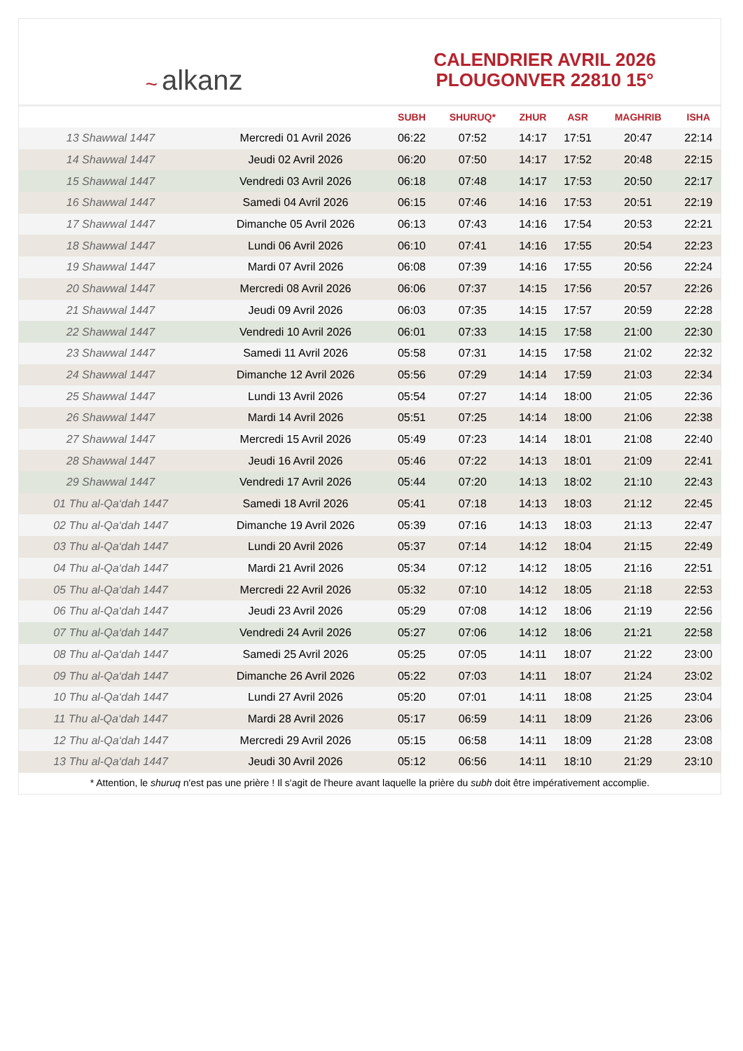~ alkanz
CALENDRIER AVRIL 2026
PLOUGONVER 22810 15°
| | | SUBH | SHURUQ* | ZHUR | ASR | MAGHRIB | ISHA |
| --- | --- | --- | --- | --- | --- | --- | --- |
| 13 Shawwal 1447 | Mercredi 01 Avril 2026 | 06:22 | 07:52 | 14:17 | 17:51 | 20:47 | 22:14 |
| 14 Shawwal 1447 | Jeudi 02 Avril 2026 | 06:20 | 07:50 | 14:17 | 17:52 | 20:48 | 22:15 |
| 15 Shawwal 1447 | Vendredi 03 Avril 2026 | 06:18 | 07:48 | 14:17 | 17:53 | 20:50 | 22:17 |
| 16 Shawwal 1447 | Samedi 04 Avril 2026 | 06:15 | 07:46 | 14:16 | 17:53 | 20:51 | 22:19 |
| 17 Shawwal 1447 | Dimanche 05 Avril 2026 | 06:13 | 07:43 | 14:16 | 17:54 | 20:53 | 22:21 |
| 18 Shawwal 1447 | Lundi 06 Avril 2026 | 06:10 | 07:41 | 14:16 | 17:55 | 20:54 | 22:23 |
| 19 Shawwal 1447 | Mardi 07 Avril 2026 | 06:08 | 07:39 | 14:16 | 17:55 | 20:56 | 22:24 |
| 20 Shawwal 1447 | Mercredi 08 Avril 2026 | 06:06 | 07:37 | 14:15 | 17:56 | 20:57 | 22:26 |
| 21 Shawwal 1447 | Jeudi 09 Avril 2026 | 06:03 | 07:35 | 14:15 | 17:57 | 20:59 | 22:28 |
| 22 Shawwal 1447 | Vendredi 10 Avril 2026 | 06:01 | 07:33 | 14:15 | 17:58 | 21:00 | 22:30 |
| 23 Shawwal 1447 | Samedi 11 Avril 2026 | 05:58 | 07:31 | 14:15 | 17:58 | 21:02 | 22:32 |
| 24 Shawwal 1447 | Dimanche 12 Avril 2026 | 05:56 | 07:29 | 14:14 | 17:59 | 21:03 | 22:34 |
| 25 Shawwal 1447 | Lundi 13 Avril 2026 | 05:54 | 07:27 | 14:14 | 18:00 | 21:05 | 22:36 |
| 26 Shawwal 1447 | Mardi 14 Avril 2026 | 05:51 | 07:25 | 14:14 | 18:00 | 21:06 | 22:38 |
| 27 Shawwal 1447 | Mercredi 15 Avril 2026 | 05:49 | 07:23 | 14:14 | 18:01 | 21:08 | 22:40 |
| 28 Shawwal 1447 | Jeudi 16 Avril 2026 | 05:46 | 07:22 | 14:13 | 18:01 | 21:09 | 22:41 |
| 29 Shawwal 1447 | Vendredi 17 Avril 2026 | 05:44 | 07:20 | 14:13 | 18:02 | 21:10 | 22:43 |
| 01 Thu al-Qa‘dah 1447 | Samedi 18 Avril 2026 | 05:41 | 07:18 | 14:13 | 18:03 | 21:12 | 22:45 |
| 02 Thu al-Qa‘dah 1447 | Dimanche 19 Avril 2026 | 05:39 | 07:16 | 14:13 | 18:03 | 21:13 | 22:47 |
| 03 Thu al-Qa‘dah 1447 | Lundi 20 Avril 2026 | 05:37 | 07:14 | 14:12 | 18:04 | 21:15 | 22:49 |
| 04 Thu al-Qa‘dah 1447 | Mardi 21 Avril 2026 | 05:34 | 07:12 | 14:12 | 18:05 | 21:16 | 22:51 |
| 05 Thu al-Qa‘dah 1447 | Mercredi 22 Avril 2026 | 05:32 | 07:10 | 14:12 | 18:05 | 21:18 | 22:53 |
| 06 Thu al-Qa‘dah 1447 | Jeudi 23 Avril 2026 | 05:29 | 07:08 | 14:12 | 18:06 | 21:19 | 22:56 |
| 07 Thu al-Qa‘dah 1447 | Vendredi 24 Avril 2026 | 05:27 | 07:06 | 14:12 | 18:06 | 21:21 | 22:58 |
| 08 Thu al-Qa‘dah 1447 | Samedi 25 Avril 2026 | 05:25 | 07:05 | 14:11 | 18:07 | 21:22 | 23:00 |
| 09 Thu al-Qa‘dah 1447 | Dimanche 26 Avril 2026 | 05:22 | 07:03 | 14:11 | 18:07 | 21:24 | 23:02 |
| 10 Thu al-Qa‘dah 1447 | Lundi 27 Avril 2026 | 05:20 | 07:01 | 14:11 | 18:08 | 21:25 | 23:04 |
| 11 Thu al-Qa‘dah 1447 | Mardi 28 Avril 2026 | 05:17 | 06:59 | 14:11 | 18:09 | 21:26 | 23:06 |
| 12 Thu al-Qa‘dah 1447 | Mercredi 29 Avril 2026 | 05:15 | 06:58 | 14:11 | 18:09 | 21:28 | 23:08 |
| 13 Thu al-Qa‘dah 1447 | Jeudi 30 Avril 2026 | 05:12 | 06:56 | 14:11 | 18:10 | 21:29 | 23:10 |
* Attention, le shuruq n'est pas une prière ! Il s'agit de l'heure avant laquelle la prière du subh doit être impérativement accomplie.